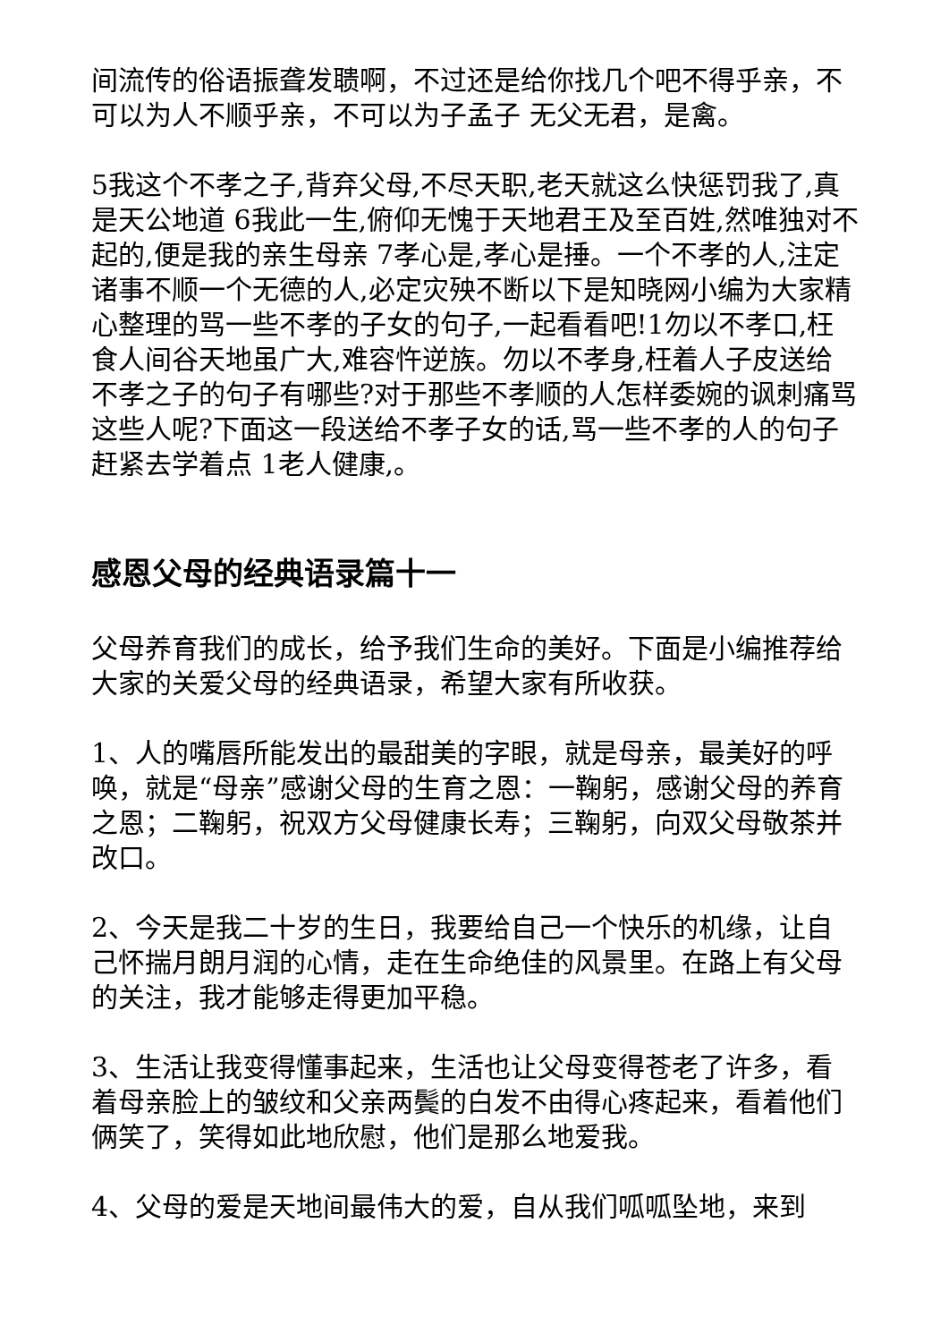间流传的俗语振聋发聩啊，不过还是给你找几个吧不得乎亲，不可以为人不顺乎亲，不可以为子孟子 无父无君，是禽。
5我这个不孝之子,背弃父母,不尽天职,老天就这么快惩罚我了,真是天公地道 6我此一生,俯仰无愧于天地君王及至百姓,然唯独对不起的,便是我的亲生母亲 7孝心是,孝心是捶。一个不孝的人,注定诸事不顺一个无德的人,必定灾殃不断以下是知晓网小编为大家精心整理的骂一些不孝的子女的句子,一起看看吧!1勿以不孝口,枉食人间谷天地虽广大,难容忤逆族。勿以不孝身,枉着人子皮送给不孝之子的句子有哪些?对于那些不孝顺的人怎样委婉的讽刺痛骂这些人呢?下面这一段送给不孝子女的话,骂一些不孝的人的句子赶紧去学着点 1老人健康,。
感恩父母的经典语录篇十一
父母养育我们的成长，给予我们生命的美好。下面是小编推荐给大家的关爱父母的经典语录，希望大家有所收获。
1、人的嘴唇所能发出的最甜美的字眼，就是母亲，最美好的呼唤，就是“母亲”感谢父母的生育之恩：一鞠躬，感谢父母的养育之恩；二鞠躬，祝双方父母健康长寿；三鞠躬，向双父母敬茶并改口。
2、今天是我二十岁的生日，我要给自己一个快乐的机缘，让自己怀揣月朗月润的心情，走在生命绝佳的风景里。在路上有父母的关注，我才能够走得更加平稳。
3、生活让我变得懂事起来，生活也让父母变得苍老了许多，看着母亲脸上的皱纹和父亲两鬓的白发不由得心疼起来，看着他们俩笑了，笑得如此地欣慰，他们是那么地爱我。
4、父母的爱是天地间最伟大的爱，自从我们呱呱坠地，来到